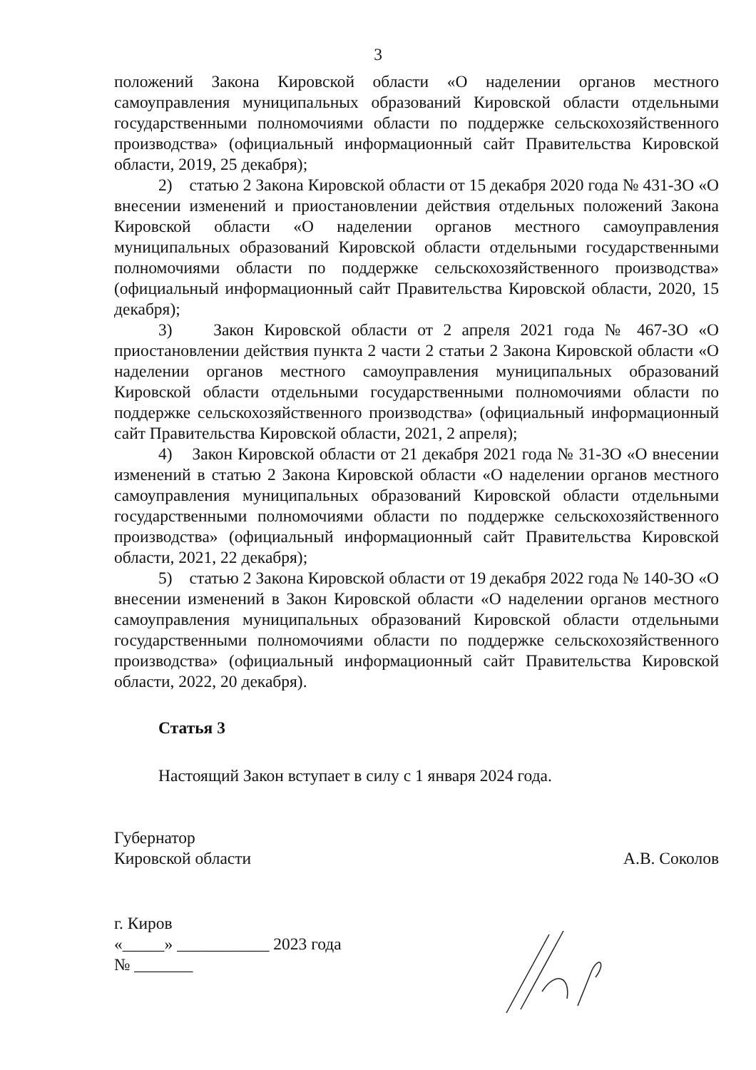3
положений Закона Кировской области «О наделении органов местного самоуправления муниципальных образований Кировской области отдельными государственными полномочиями области по поддержке сельскохозяйственного производства» (официальный информационный сайт Правительства Кировской области, 2019, 25 декабря);
2) статью 2 Закона Кировской области от 15 декабря 2020 года № 431-ЗО «О внесении изменений и приостановлении действия отдельных положений Закона Кировской области «О наделении органов местного самоуправления муниципальных образований Кировской области отдельными государственными полномочиями области по поддержке сельскохозяйственного производства» (официальный информационный сайт Правительства Кировской области, 2020, 15 декабря);
3) Закон Кировской области от 2 апреля 2021 года № 467-ЗО «О приостановлении действия пункта 2 части 2 статьи 2 Закона Кировской области «О наделении органов местного самоуправления муниципальных образований Кировской области отдельными государственными полномочиями области по поддержке сельскохозяйственного производства» (официальный информационный сайт Правительства Кировской области, 2021, 2 апреля);
4) Закон Кировской области от 21 декабря 2021 года № 31-ЗО «О внесении изменений в статью 2 Закона Кировской области «О наделении органов местного самоуправления муниципальных образований Кировской области отдельными государственными полномочиями области по поддержке сельскохозяйственного производства» (официальный информационный сайт Правительства Кировской области, 2021, 22 декабря);
5) статью 2 Закона Кировской области от 19 декабря 2022 года № 140-ЗО «О внесении изменений в Закон Кировской области «О наделении органов местного самоуправления муниципальных образований Кировской области отдельными государственными полномочиями области по поддержке сельскохозяйственного производства» (официальный информационный сайт Правительства Кировской области, 2022, 20 декабря).
Статья 3
Настоящий Закон вступает в силу с 1 января 2024 года.
Губернатор
Кировской области
А.В. Соколов
г. Киров
«_____» ___________ 2023 года
№ _______